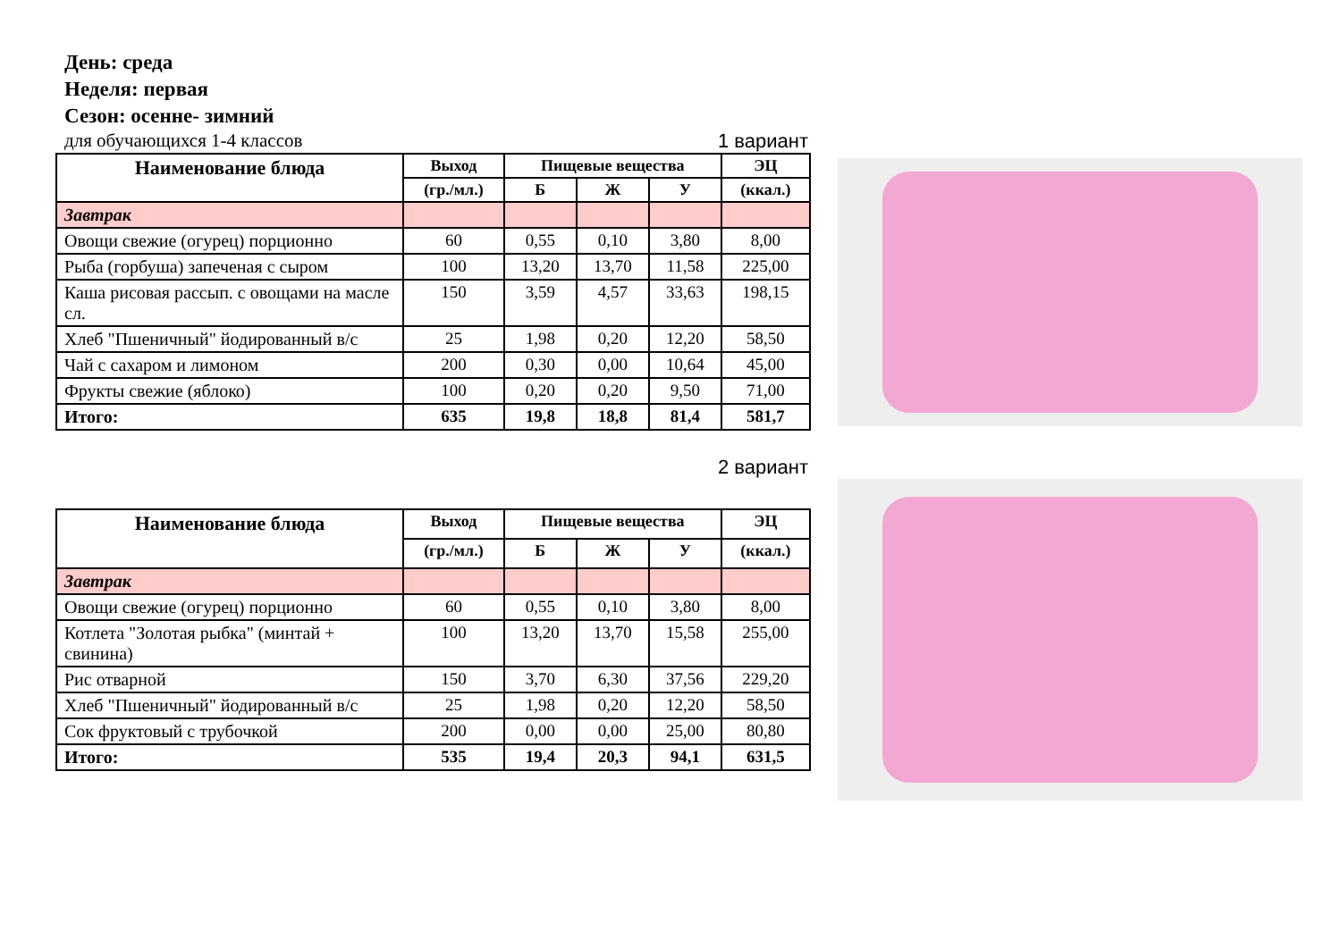День: среда
Неделя: первая
Сезон: осенне- зимний
для обучающихся 1-4 классов 1 вариант
| Наименование блюда | Выход | Пищевые вещества | | | ЭЦ |
| --- | --- | --- | --- | --- | --- |
| | (гр./мл.) | Б | Ж | У | (ккал.) |
| Завтрак | | | | | |
| Овощи свежие (огурец) порционно | 60 | 0,55 | 0,10 | 3,80 | 8,00 |
| Рыба (горбуша) запеченая с сыром | 100 | 13,20 | 13,70 | 11,58 | 225,00 |
| Каша рисовая рассып. с овощами на масле сл. | 150 | 3,59 | 4,57 | 33,63 | 198,15 |
| Хлеб "Пшеничный" йодированный в/с | 25 | 1,98 | 0,20 | 12,20 | 58,50 |
| Чай с сахаром и лимоном | 200 | 0,30 | 0,00 | 10,64 | 45,00 |
| Фрукты свежие (яблоко) | 100 | 0,20 | 0,20 | 9,50 | 71,00 |
| Итого: | 635 | 19,8 | 18,8 | 81,4 | 581,7 |
2 вариант
| Наименование блюда | Выход | Пищевые вещества | | | ЭЦ |
| --- | --- | --- | --- | --- | --- |
| | (гр./мл.) | Б | Ж | У | (ккал.) |
| Завтрак | | | | | |
| Овощи свежие (огурец) порционно | 60 | 0,55 | 0,10 | 3,80 | 8,00 |
| Котлета "Золотая рыбка" (минтай + свинина) | 100 | 13,20 | 13,70 | 15,58 | 255,00 |
| Рис отварной | 150 | 3,70 | 6,30 | 37,56 | 229,20 |
| Хлеб "Пшеничный" йодированный в/с | 25 | 1,98 | 0,20 | 12,20 | 58,50 |
| Сок фруктовый с трубочкой | 200 | 0,00 | 0,00 | 25,00 | 80,80 |
| Итого: | 535 | 19,4 | 20,3 | 94,1 | 631,5 |